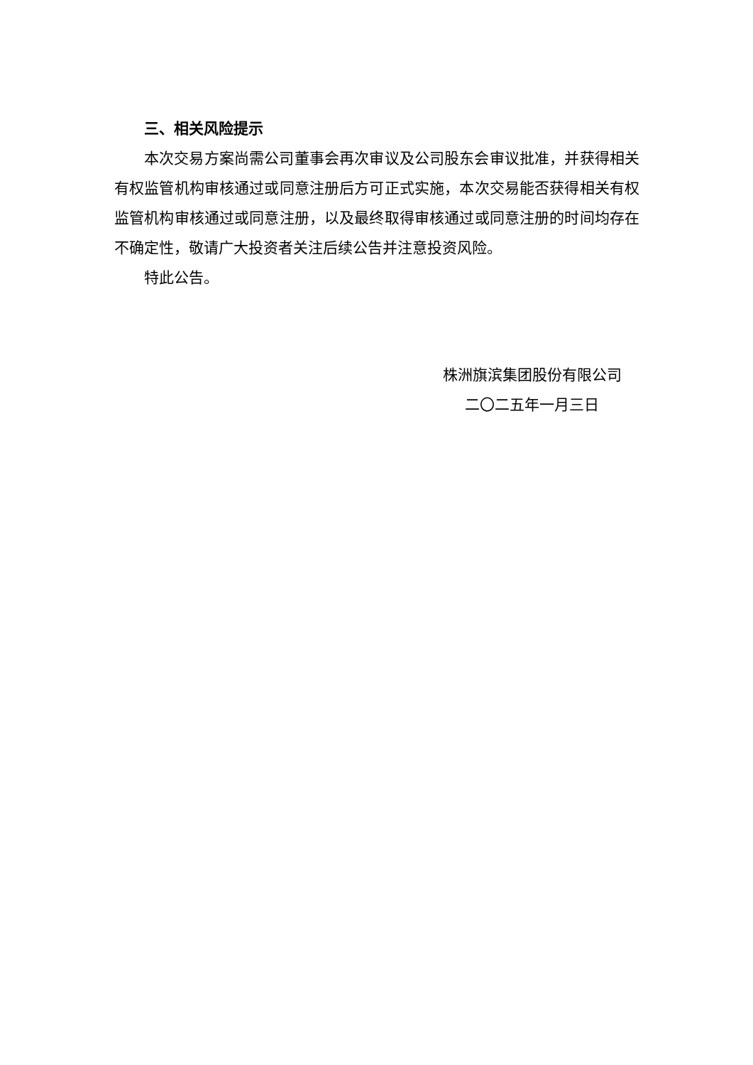三、相关风险提示
本次交易方案尚需公司董事会再次审议及公司股东会审议批准，并获得相关有权监管机构审核通过或同意注册后方可正式实施，本次交易能否获得相关有权监管机构审核通过或同意注册，以及最终取得审核通过或同意注册的时间均存在不确定性，敬请广大投资者关注后续公告并注意投资风险。
特此公告。
株洲旗滨集团股份有限公司
二〇二五年一月三日